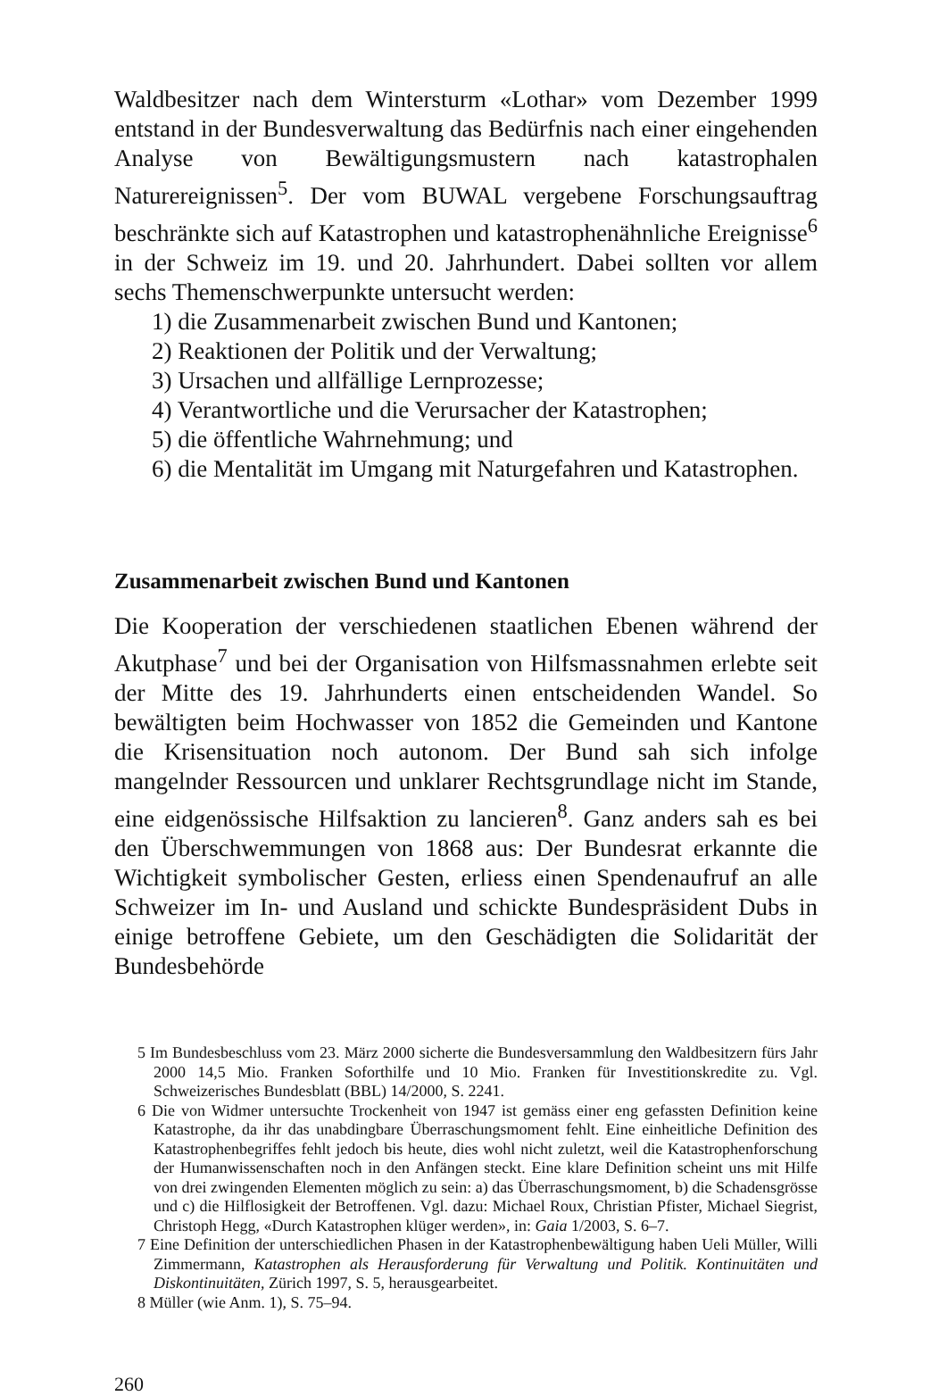Waldbesitzer nach dem Wintersturm «Lothar» vom Dezember 1999 entstand in der Bundesverwaltung das Bedürfnis nach einer eingehenden Analyse von Bewältigungsmustern nach katastrophalen Naturereignissen<sup>5</sup>. Der vom BUWAL vergebene Forschungsauftrag beschränkte sich auf Katastrophen und katastrophenähnliche Ereignisse<sup>6</sup> in der Schweiz im 19. und 20. Jahrhundert. Dabei sollten vor allem sechs Themenschwerpunkte untersucht werden:
1) die Zusammenarbeit zwischen Bund und Kantonen;
2) Reaktionen der Politik und der Verwaltung;
3) Ursachen und allfällige Lernprozesse;
4) Verantwortliche und die Verursacher der Katastrophen;
5) die öffentliche Wahrnehmung; und
6) die Mentalität im Umgang mit Naturgefahren und Katastrophen.
Zusammenarbeit zwischen Bund und Kantonen
Die Kooperation der verschiedenen staatlichen Ebenen während der Akutphase<sup>7</sup> und bei der Organisation von Hilfsmassnahmen erlebte seit der Mitte des 19. Jahrhunderts einen entscheidenden Wandel. So bewältigten beim Hochwasser von 1852 die Gemeinden und Kantone die Krisensituation noch autonom. Der Bund sah sich infolge mangelnder Ressourcen und unklarer Rechtsgrundlage nicht im Stande, eine eidgenössische Hilfsaktion zu lancieren<sup>8</sup>. Ganz anders sah es bei den Überschwemmungen von 1868 aus: Der Bundesrat erkannte die Wichtigkeit symbolischer Gesten, erliess einen Spendenaufruf an alle Schweizer im In- und Ausland und schickte Bundespräsident Dubs in einige betroffene Gebiete, um den Geschädigten die Solidarität der Bundesbehörde
5 Im Bundesbeschluss vom 23. März 2000 sicherte die Bundesversammlung den Waldbesitzern fürs Jahr 2000 14,5 Mio. Franken Soforthilfe und 10 Mio. Franken für Investitionskredite zu. Vgl. Schweizerisches Bundesblatt (BBL) 14/2000, S. 2241.
6 Die von Widmer untersuchte Trockenheit von 1947 ist gemäss einer eng gefassten Definition keine Katastrophe, da ihr das unabdingbare Überraschungsmoment fehlt. Eine einheitliche Definition des Katastrophenbegriffes fehlt jedoch bis heute, dies wohl nicht zuletzt, weil die Katastrophenforschung der Humanwissenschaften noch in den Anfängen steckt. Eine klare Definition scheint uns mit Hilfe von drei zwingenden Elementen möglich zu sein: a) das Überraschungsmoment, b) die Schadensgrösse und c) die Hilflosigkeit der Betroffenen. Vgl. dazu: Michael Roux, Christian Pfister, Michael Siegrist, Christoph Hegg, «Durch Katastrophen klüger werden», in: Gaia 1/2003, S. 6–7.
7 Eine Definition der unterschiedlichen Phasen in der Katastrophenbewältigung haben Ueli Müller, Willi Zimmermann, Katastrophen als Herausforderung für Verwaltung und Politik. Kontinuitäten und Diskontinuitäten, Zürich 1997, S. 5, herausgearbeitet.
8 Müller (wie Anm. 1), S. 75–94.
260